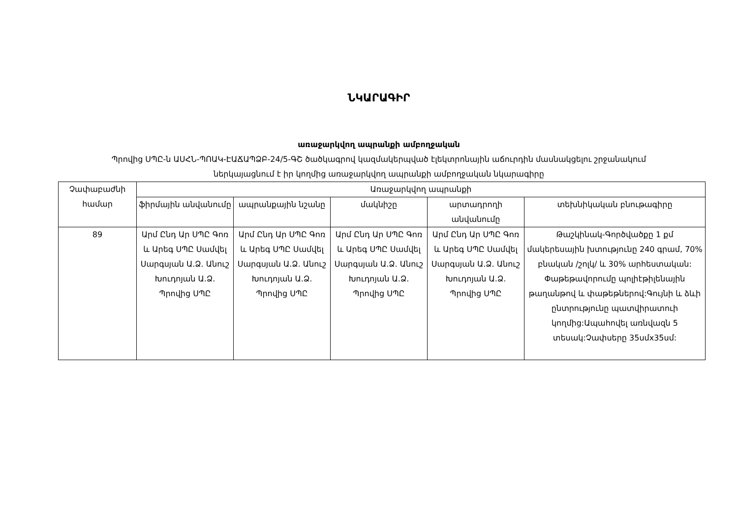ՆԿԱՐԱԳԻՐ
առաջարկվող ապրանքի ամբողջական
Պրովից ՍՊԸ-ն ԱՍՀՆ-ՊՈԱԿ-ԷԱՃԱՊՁԲ-24/5-ԳՇ ծածկագրով կազմակերպված էլեկտրոնային աճուրդին մասնակցելու շրջանակում
ներկայացնում է իր կողմից առաջարկվող ապրանքի ամբողջական նկարագիրը
| Չափաբաժնի համար | Առաջարկվող ապրանքի | | | | |
| --- | --- | --- | --- | --- | --- |
| | ֆիրմային անվանումը | ապրանքային նշանը | մակնիշը | արտադրողի անվանումը | տեխնիկական բնութագիրը |
| 89 | Արմ Ընդ Ար ՍՊԸ Գոռ և Արեգ ՍՊԸ Սամվել Սարգսյան Ա.Ձ. Անուշ Խուդոյան Ա.Ձ. Պրովից ՍՊԸ | Արմ Ընդ Ար ՍՊԸ Գոռ և Արեգ ՍՊԸ Սամվել Սարգսյան Ա.Ձ. Անուշ Խուդոյան Ա.Ձ. Պրովից ՍՊԸ | Արմ Ընդ Ար ՍՊԸ Գոռ և Արեգ ՍՊԸ Սամվել Սարգսյան Ա.Ձ. Անուշ Խուդոյան Ա.Ձ. Պրովից ՍՊԸ | Արմ Ընդ Ար ՍՊԸ Գոռ և Արեգ ՍՊԸ Սամվել Սարգսյան Ա.Ձ. Անուշ Խուդոյան Ա.Ձ. Պրովից ՍՊԸ | Թաշկինակ-Գործվածքը 1 քմ մակերեսային խտությունը 240 գրամ, 70% բնական /շոլկ/ և 30% արհեստական: Փաթեթավորումը պոլիէթիլենային թաղանթով և փաթեթներով:Գույնի և ձևի ընտրությունը պատվիրատուի կողմից:Ապահովել առնվազն 5 տեսակ:Չափսերը 35սմx35սմ: |